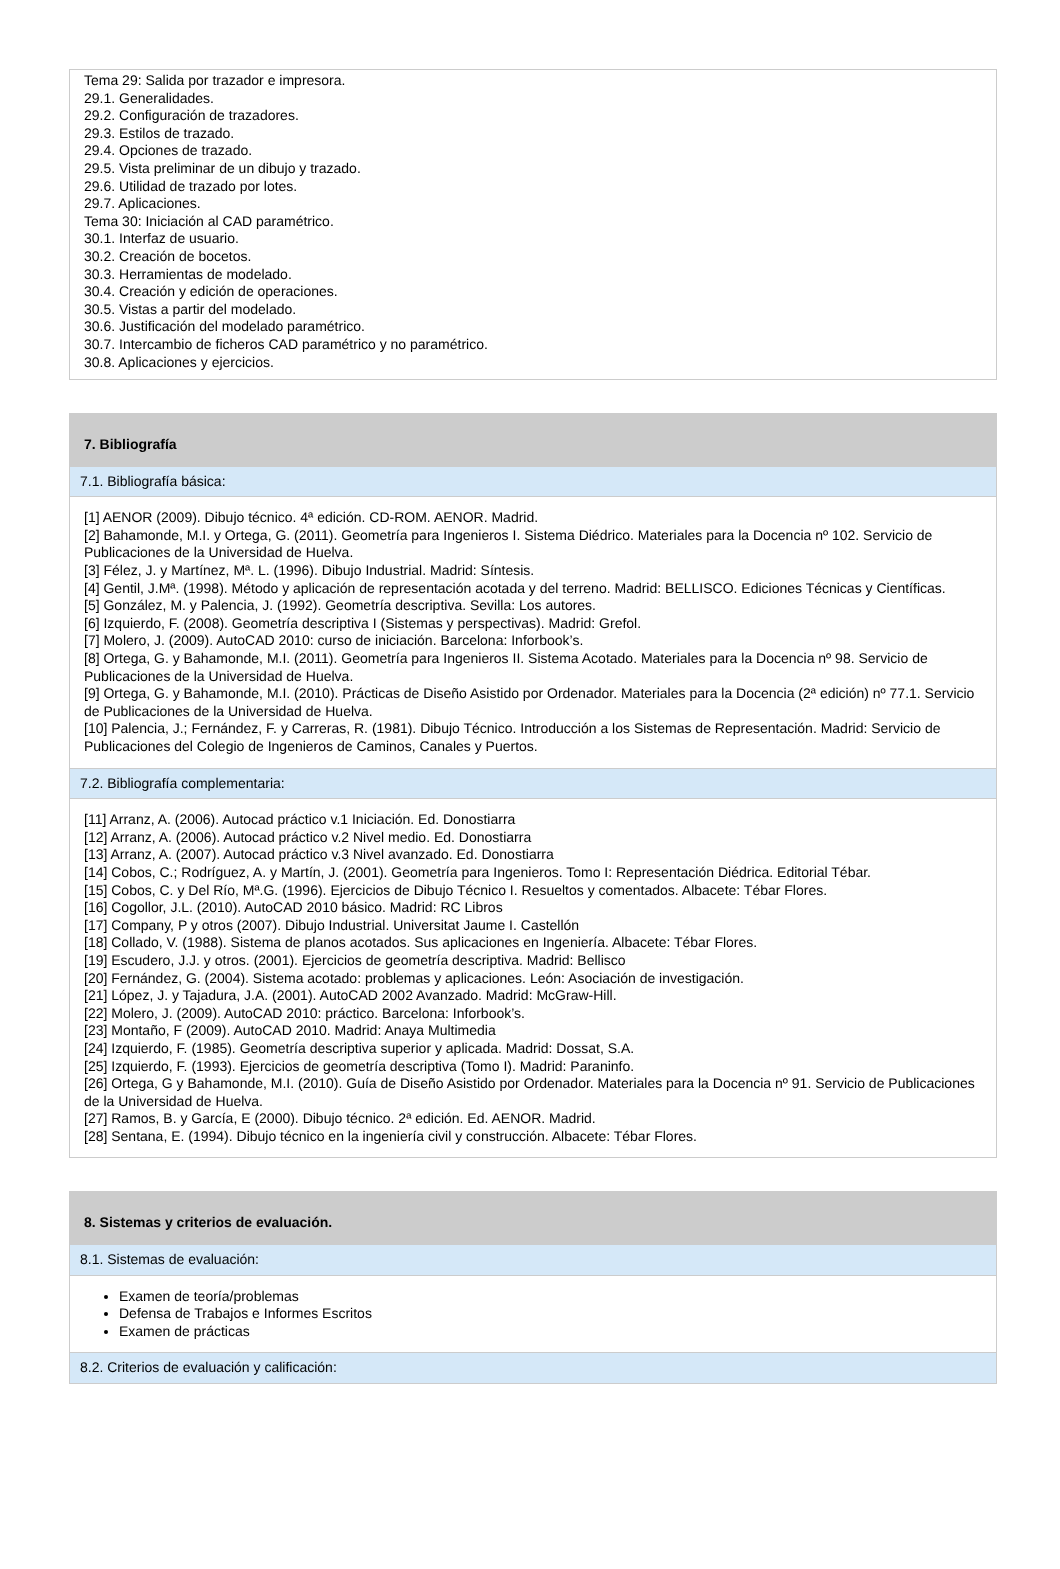Tema 29: Salida por trazador e impresora.
29.1. Generalidades.
29.2. Configuración de trazadores.
29.3. Estilos de trazado.
29.4. Opciones de trazado.
29.5. Vista preliminar de un dibujo y trazado.
29.6. Utilidad de trazado por lotes.
29.7. Aplicaciones.
Tema 30: Iniciación al CAD paramétrico.
30.1. Interfaz de usuario.
30.2. Creación de bocetos.
30.3. Herramientas de modelado.
30.4. Creación y edición de operaciones.
30.5. Vistas a partir del modelado.
30.6. Justificación del modelado paramétrico.
30.7. Intercambio de ficheros CAD paramétrico y no paramétrico.
30.8. Aplicaciones y ejercicios.
7. Bibliografía
7.1. Bibliografía básica:
[1] AENOR (2009). Dibujo técnico. 4ª edición. CD-ROM. AENOR. Madrid.
[2] Bahamonde, M.I. y Ortega, G. (2011). Geometría para Ingenieros I. Sistema Diédrico. Materiales para la Docencia nº 102. Servicio de Publicaciones de la Universidad de Huelva.
[3] Félez, J. y Martínez, Mª. L. (1996). Dibujo Industrial. Madrid: Síntesis.
[4] Gentil, J.Mª. (1998). Método y aplicación de representación acotada y del terreno. Madrid: BELLISCO. Ediciones Técnicas y Científicas.
[5] González, M. y Palencia, J. (1992). Geometría descriptiva. Sevilla: Los autores.
[6] Izquierdo, F. (2008). Geometría descriptiva I (Sistemas y perspectivas). Madrid: Grefol.
[7] Molero, J. (2009). AutoCAD 2010: curso de iniciación. Barcelona: Inforbook’s.
[8] Ortega, G. y Bahamonde, M.I. (2011). Geometría para Ingenieros II. Sistema Acotado. Materiales para la Docencia nº 98. Servicio de Publicaciones de la Universidad de Huelva.
[9] Ortega, G. y Bahamonde, M.I. (2010). Prácticas de Diseño Asistido por Ordenador. Materiales para la Docencia (2ª edición) nº 77.1. Servicio de Publicaciones de la Universidad de Huelva.
[10] Palencia, J.; Fernández, F. y Carreras, R. (1981). Dibujo Técnico. Introducción a los Sistemas de Representación. Madrid: Servicio de Publicaciones del Colegio de Ingenieros de Caminos, Canales y Puertos.
7.2. Bibliografía complementaria:
[11] Arranz, A. (2006). Autocad práctico v.1 Iniciación. Ed. Donostiarra
[12] Arranz, A. (2006). Autocad práctico v.2 Nivel medio. Ed. Donostiarra
[13] Arranz, A. (2007). Autocad práctico v.3 Nivel avanzado. Ed. Donostiarra
[14] Cobos, C.; Rodríguez, A. y Martín, J. (2001). Geometría para Ingenieros. Tomo I: Representación Diédrica. Editorial Tébar.
[15] Cobos, C. y Del Río, Mª.G. (1996). Ejercicios de Dibujo Técnico I. Resueltos y comentados. Albacete: Tébar Flores.
[16] Cogollor, J.L. (2010). AutoCAD 2010 básico. Madrid: RC Libros
[17] Company, P y otros (2007). Dibujo Industrial. Universitat Jaume I. Castellón
[18] Collado, V. (1988). Sistema de planos acotados. Sus aplicaciones en Ingeniería. Albacete: Tébar Flores.
[19] Escudero, J.J. y otros. (2001). Ejercicios de geometría descriptiva. Madrid: Bellisco
[20] Fernández, G. (2004). Sistema acotado: problemas y aplicaciones. León: Asociación de investigación.
[21] López, J. y Tajadura, J.A. (2001). AutoCAD 2002 Avanzado. Madrid: McGraw-Hill.
[22] Molero, J. (2009). AutoCAD 2010: práctico. Barcelona: Inforbook’s.
[23] Montaño, F (2009). AutoCAD 2010. Madrid: Anaya Multimedia
[24] Izquierdo, F. (1985). Geometría descriptiva superior y aplicada. Madrid: Dossat, S.A.
[25] Izquierdo, F. (1993). Ejercicios de geometría descriptiva (Tomo I). Madrid: Paraninfo.
[26] Ortega, G y Bahamonde, M.I. (2010). Guía de Diseño Asistido por Ordenador. Materiales para la Docencia nº 91. Servicio de Publicaciones de la Universidad de Huelva.
[27] Ramos, B. y García, E (2000). Dibujo técnico. 2ª edición. Ed. AENOR. Madrid.
[28] Sentana, E. (1994). Dibujo técnico en la ingeniería civil y construcción. Albacete: Tébar Flores.
8. Sistemas y criterios de evaluación.
8.1. Sistemas de evaluación:
Examen de teoría/problemas
Defensa de Trabajos e Informes Escritos
Examen de prácticas
8.2. Criterios de evaluación y calificación: